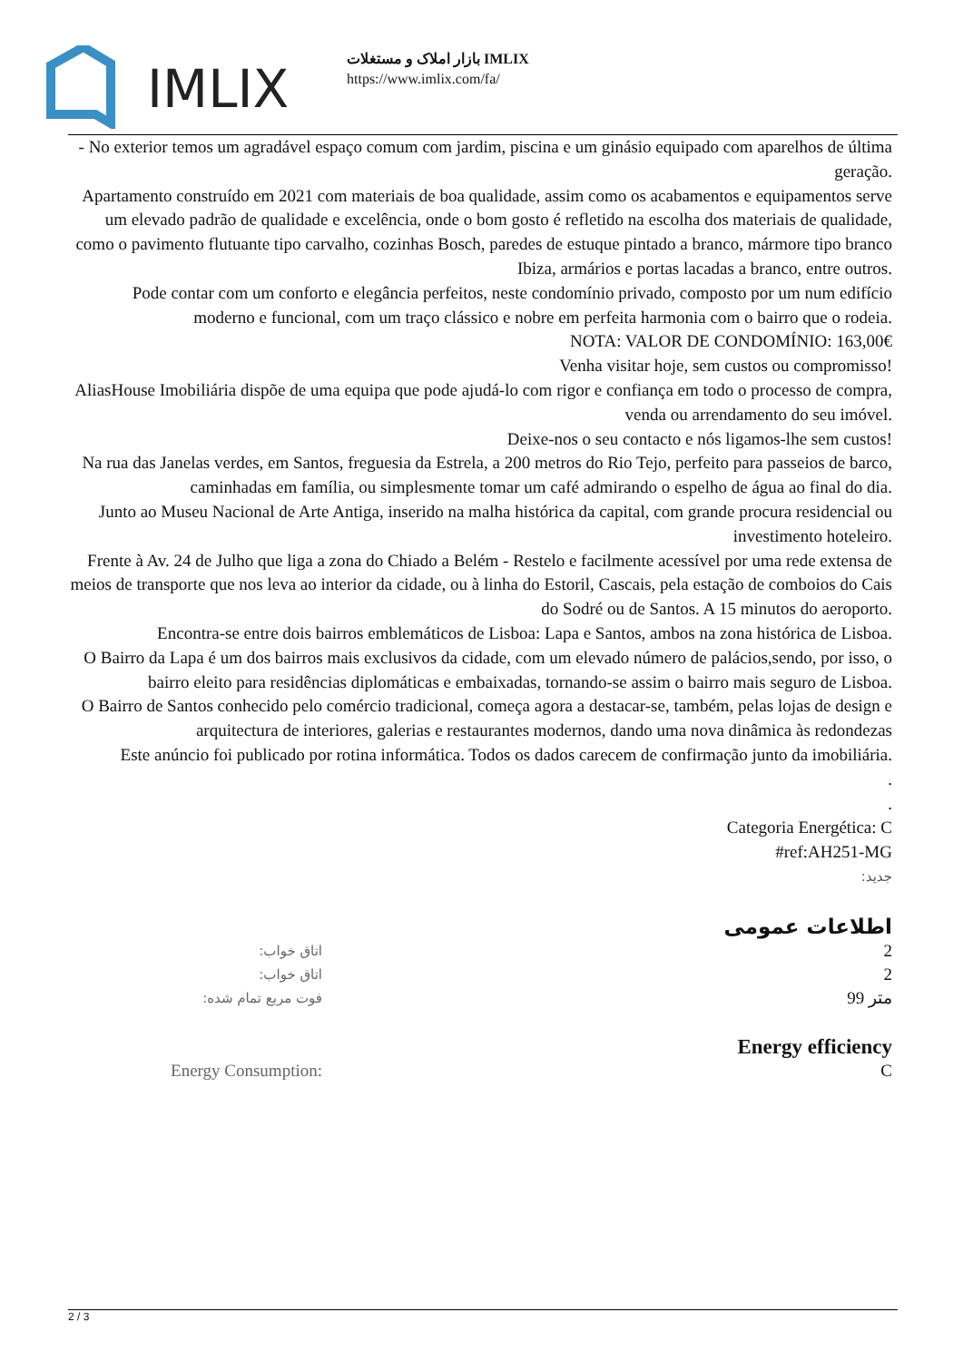IMLIX
بازار املاک و مستغلات IMLIX
https://www.imlix.com/fa/
- No exterior temos um agradável espaço comum com jardim, piscina e um ginásio equipado com aparelhos de última geração.
Apartamento construído em 2021 com materiais de boa qualidade, assim como os acabamentos e equipamentos serve um elevado padrão de qualidade e excelência, onde o bom gosto é refletido na escolha dos materiais de qualidade, como o pavimento flutuante tipo carvalho, cozinhas Bosch, paredes de estuque pintado a branco, mármore tipo branco Ibiza, armários e portas lacadas a branco, entre outros.
Pode contar com um conforto e elegância perfeitos, neste condomínio privado, composto por um num edifício moderno e funcional, com um traço clássico e nobre em perfeita harmonia com o bairro que o rodeia.
NOTA: VALOR DE CONDOMÍNIO: 163,00€
Venha visitar hoje, sem custos ou compromisso!
AliasHouse Imobiliária dispõe de uma equipa que pode ajudá-lo com rigor e confiança em todo o processo de compra, venda ou arrendamento do seu imóvel.
Deixe-nos o seu contacto e nós ligamos-lhe sem custos!
Na rua das Janelas verdes, em Santos, freguesia da Estrela, a 200 metros do Rio Tejo, perfeito para passeios de barco, caminhadas em família, ou simplesmente tomar um café admirando o espelho de água ao final do dia.
Junto ao Museu Nacional de Arte Antiga, inserido na malha histórica da capital, com grande procura residencial ou investimento hoteleiro.
Frente à Av. 24 de Julho que liga a zona do Chiado a Belém - Restelo e facilmente acessível por uma rede extensa de meios de transporte que nos leva ao interior da cidade, ou à linha do Estoril, Cascais, pela estação de comboios do Cais do Sodré ou de Santos. A 15 minutos do aeroporto.
Encontra-se entre dois bairros emblemáticos de Lisboa: Lapa e Santos, ambos na zona histórica de Lisboa.
O Bairro da Lapa é um dos bairros mais exclusivos da cidade, com um elevado número de palácios,sendo, por isso, o bairro eleito para residências diplomáticas e embaixadas, tornando-se assim o bairro mais seguro de Lisboa.
O Bairro de Santos conhecido pelo comércio tradicional, começa agora a destacar-se, também, pelas lojas de design e arquitectura de interiores, galerias e restaurantes modernos, dando uma nova dinâmica às redondezas
Este anúncio foi publicado por rotina informática. Todos os dados carecem de confirmação junto da imobiliária.
.
.
Categoria Energética: C
#ref:AH251-MG
جدید:
اطلاعات عمومی
| اتاق خواب: | 2 |
| اتاق خواب: | 2 |
| فوت مربع تمام شده: | 99 متر |
Energy efficiency
| Energy Consumption: | C |
2 / 3